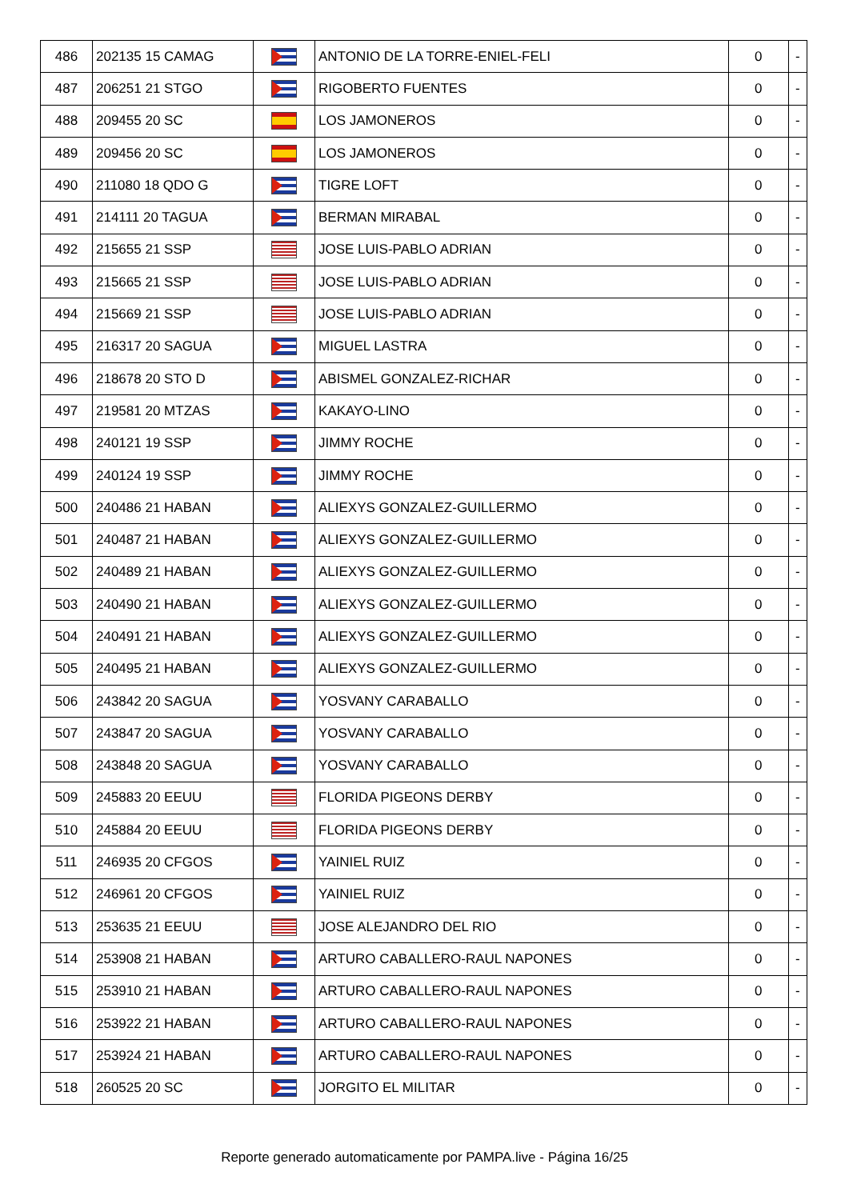| 486 | 202135 15 CAMAG | | ANTONIO DE LA TORRE-ENIEL-FELI | 0 | - |
| 487 | 206251 21 STGO | | RIGOBERTO FUENTES | 0 | - |
| 488 | 209455 20 SC | | LOS JAMONEROS | 0 | - |
| 489 | 209456 20 SC | | LOS JAMONEROS | 0 | - |
| 490 | 211080 18 QDO G | | TIGRE LOFT | 0 | - |
| 491 | 214111 20 TAGUA | | BERMAN MIRABAL | 0 | - |
| 492 | 215655 21 SSP | | JOSE LUIS-PABLO ADRIAN | 0 | - |
| 493 | 215665 21 SSP | | JOSE LUIS-PABLO ADRIAN | 0 | - |
| 494 | 215669 21 SSP | | JOSE LUIS-PABLO ADRIAN | 0 | - |
| 495 | 216317 20 SAGUA | | MIGUEL LASTRA | 0 | - |
| 496 | 218678 20 STO D | | ABISMEL GONZALEZ-RICHAR | 0 | - |
| 497 | 219581 20 MTZAS | | KAKAYO-LINO | 0 | - |
| 498 | 240121 19 SSP | | JIMMY ROCHE | 0 | - |
| 499 | 240124 19 SSP | | JIMMY ROCHE | 0 | - |
| 500 | 240486 21 HABAN | | ALIEXYS GONZALEZ-GUILLERMO | 0 | - |
| 501 | 240487 21 HABAN | | ALIEXYS GONZALEZ-GUILLERMO | 0 | - |
| 502 | 240489 21 HABAN | | ALIEXYS GONZALEZ-GUILLERMO | 0 | - |
| 503 | 240490 21 HABAN | | ALIEXYS GONZALEZ-GUILLERMO | 0 | - |
| 504 | 240491 21 HABAN | | ALIEXYS GONZALEZ-GUILLERMO | 0 | - |
| 505 | 240495 21 HABAN | | ALIEXYS GONZALEZ-GUILLERMO | 0 | - |
| 506 | 243842 20 SAGUA | | YOSVANY CARABALLO | 0 | - |
| 507 | 243847 20 SAGUA | | YOSVANY CARABALLO | 0 | - |
| 508 | 243848 20 SAGUA | | YOSVANY CARABALLO | 0 | - |
| 509 | 245883 20 EEUU | | FLORIDA PIGEONS DERBY | 0 | - |
| 510 | 245884 20 EEUU | | FLORIDA PIGEONS DERBY | 0 | - |
| 511 | 246935 20 CFGOS | | YAINIEL RUIZ | 0 | - |
| 512 | 246961 20 CFGOS | | YAINIEL RUIZ | 0 | - |
| 513 | 253635 21 EEUU | | JOSE ALEJANDRO DEL RIO | 0 | - |
| 514 | 253908 21 HABAN | | ARTURO CABALLERO-RAUL NAPONES | 0 | - |
| 515 | 253910 21 HABAN | | ARTURO CABALLERO-RAUL NAPONES | 0 | - |
| 516 | 253922 21 HABAN | | ARTURO CABALLERO-RAUL NAPONES | 0 | - |
| 517 | 253924 21 HABAN | | ARTURO CABALLERO-RAUL NAPONES | 0 | - |
| 518 | 260525 20 SC | | JORGITO EL MILITAR | 0 | - |
Reporte generado automaticamente por PAMPA.live - Página 16/25